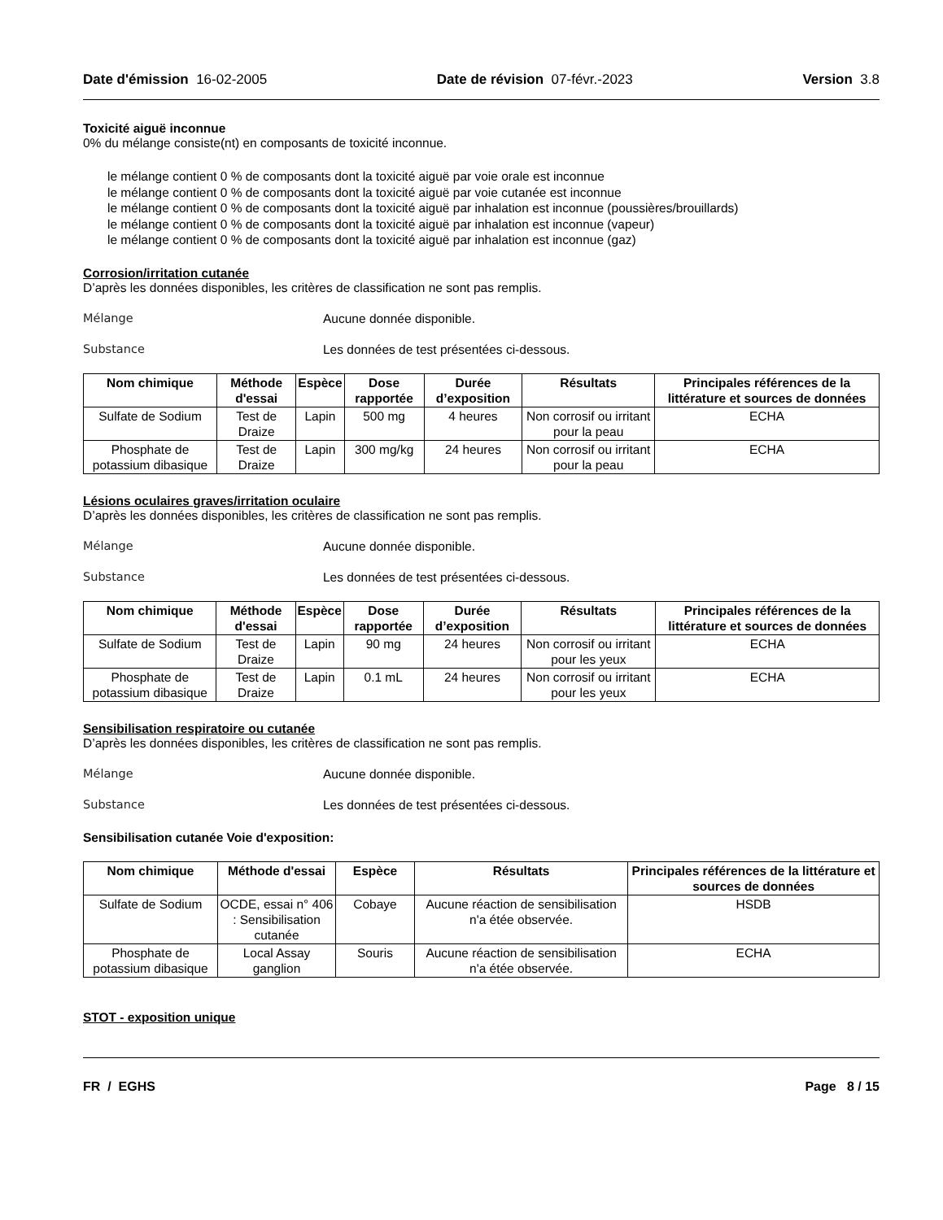Date d'émission 16-02-2005 Date de révision 07-févr.-2023 Version 3.8
Toxicité aiguë inconnue
0% du mélange consiste(nt) en composants de toxicité inconnue.
le mélange contient 0 % de composants dont la toxicité aiguë par voie orale est inconnue
le mélange contient 0 % de composants dont la toxicité aiguë par voie cutanée est inconnue
le mélange contient 0 % de composants dont la toxicité aiguë par inhalation est inconnue (poussières/brouillards)
le mélange contient 0 % de composants dont la toxicité aiguë par inhalation est inconnue (vapeur)
le mélange contient 0 % de composants dont la toxicité aiguë par inhalation est inconnue (gaz)
Corrosion/irritation cutanée
D’après les données disponibles, les critères de classification ne sont pas remplis.
Mélange Aucune donnée disponible.
Substance Les données de test présentées ci-dessous.
| Nom chimique | Méthode d'essai | Espèce | Dose rapportée | Durée d’exposition | Résultats | Principales références de la littérature et sources de données |
| --- | --- | --- | --- | --- | --- | --- |
| Sulfate de Sodium | Test de Draize | Lapin | 500 mg | 4 heures | Non corrosif ou irritant pour la peau | ECHA |
| Phosphate de potassium dibasique | Test de Draize | Lapin | 300 mg/kg | 24 heures | Non corrosif ou irritant pour la peau | ECHA |
Lésions oculaires graves/irritation oculaire
D’après les données disponibles, les critères de classification ne sont pas remplis.
Mélange Aucune donnée disponible.
Substance Les données de test présentées ci-dessous.
| Nom chimique | Méthode d'essai | Espèce | Dose rapportée | Durée d’exposition | Résultats | Principales références de la littérature et sources de données |
| --- | --- | --- | --- | --- | --- | --- |
| Sulfate de Sodium | Test de Draize | Lapin | 90 mg | 24 heures | Non corrosif ou irritant pour les yeux | ECHA |
| Phosphate de potassium dibasique | Test de Draize | Lapin | 0.1 mL | 24 heures | Non corrosif ou irritant pour les yeux | ECHA |
Sensibilisation respiratoire ou cutanée
D’après les données disponibles, les critères de classification ne sont pas remplis.
Mélange Aucune donnée disponible.
Substance Les données de test présentées ci-dessous.
Sensibilisation cutanée Voie d'exposition:
| Nom chimique | Méthode d'essai | Espèce | Résultats | Principales références de la littérature et sources de données |
| --- | --- | --- | --- | --- |
| Sulfate de Sodium | OCDE, essai n° 406 : Sensibilisation cutanée | Cobaye | Aucune réaction de sensibilisation n'a étée observée. | HSDB |
| Phosphate de potassium dibasique | Local Assay ganglion | Souris | Aucune réaction de sensibilisation n'a étée observée. | ECHA |
STOT - exposition unique
FR / EGHS Page 8 / 15